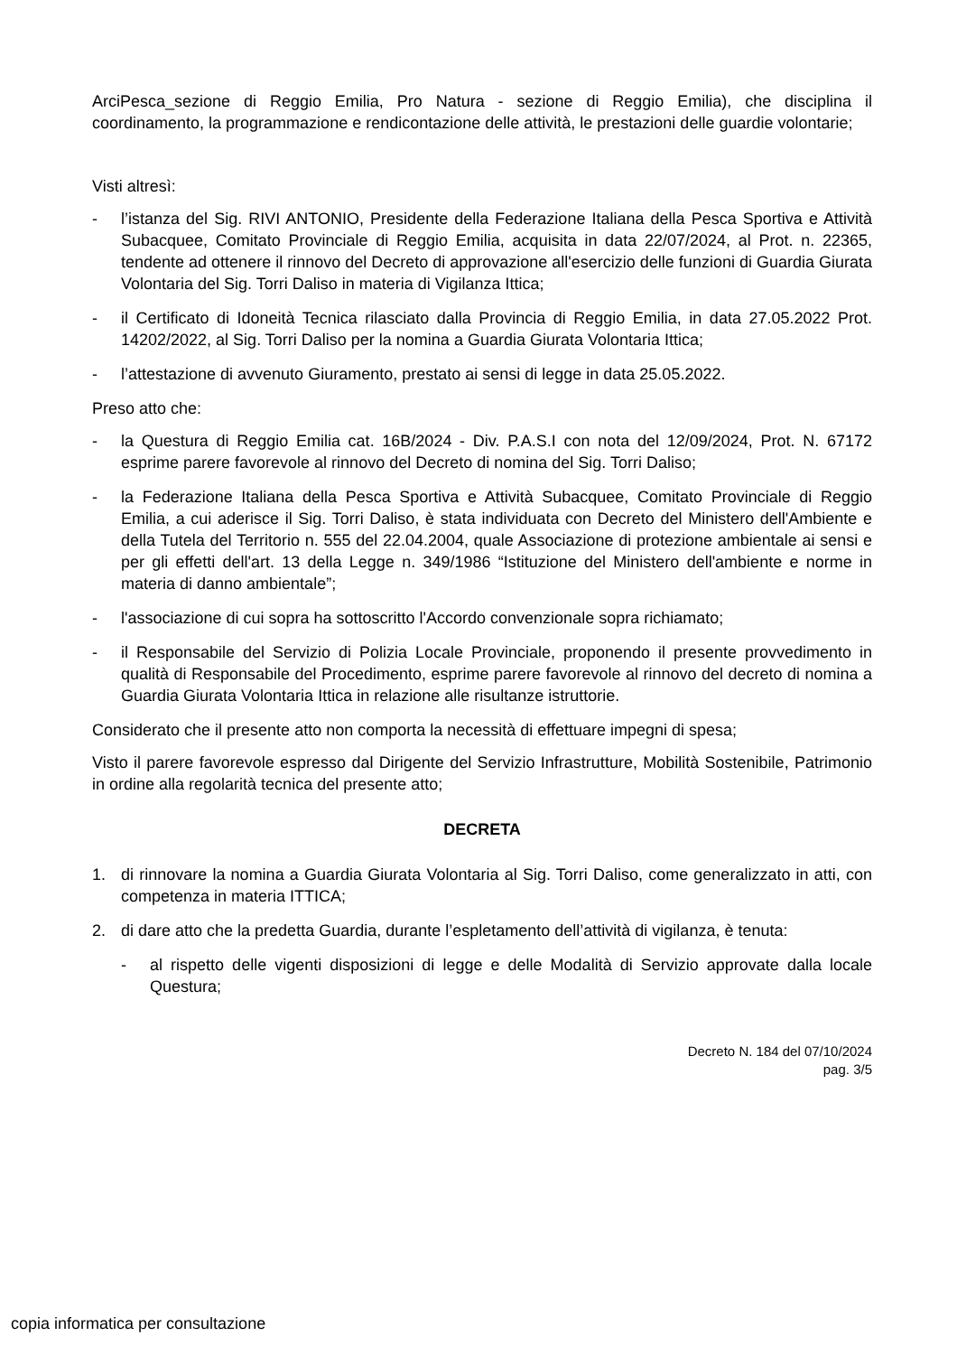ArciPesca_sezione di Reggio Emilia, Pro Natura - sezione di Reggio Emilia), che disciplina il coordinamento, la programmazione e rendicontazione delle attività, le prestazioni delle guardie volontarie;
Visti altresì:
- l’istanza del Sig. RIVI ANTONIO, Presidente della Federazione Italiana della Pesca Sportiva e Attività Subacquee, Comitato Provinciale di Reggio Emilia, acquisita in data 22/07/2024, al Prot. n. 22365, tendente ad ottenere il rinnovo del Decreto di approvazione all'esercizio delle funzioni di Guardia Giurata Volontaria del Sig. Torri Daliso in materia di Vigilanza Ittica;
- il Certificato di Idoneità Tecnica rilasciato dalla Provincia di Reggio Emilia, in data 27.05.2022 Prot. 14202/2022, al Sig. Torri Daliso per la nomina a Guardia Giurata Volontaria Ittica;
- l’attestazione di avvenuto Giuramento, prestato ai sensi di legge in data 25.05.2022.
Preso atto che:
- la Questura di Reggio Emilia cat. 16B/2024 - Div. P.A.S.I con nota del 12/09/2024, Prot. N. 67172 esprime parere favorevole al rinnovo del Decreto di nomina del Sig. Torri Daliso;
- la Federazione Italiana della Pesca Sportiva e Attività Subacquee, Comitato Provinciale di Reggio Emilia, a cui aderisce il Sig. Torri Daliso, è stata individuata con Decreto del Ministero dell'Ambiente e della Tutela del Territorio n. 555 del 22.04.2004, quale Associazione di protezione ambientale ai sensi e per gli effetti dell'art. 13 della Legge n. 349/1986 “Istituzione del Ministero dell'ambiente e norme in materia di danno ambientale”;
- l'associazione di cui sopra ha sottoscritto l'Accordo convenzionale sopra richiamato;
- il Responsabile del Servizio di Polizia Locale Provinciale, proponendo il presente provvedimento in qualità di Responsabile del Procedimento, esprime parere favorevole al rinnovo del decreto di nomina a Guardia Giurata Volontaria Ittica in relazione alle risultanze istruttorie.
Considerato che il presente atto non comporta la necessità di effettuare impegni di spesa;
Visto il parere favorevole espresso dal Dirigente del Servizio Infrastrutture, Mobilità Sostenibile, Patrimonio in ordine alla regolarità tecnica del presente atto;
DECRETA
1. di rinnovare la nomina a Guardia Giurata Volontaria al Sig. Torri Daliso, come generalizzato in atti, con competenza in materia ITTICA;
2. di dare atto che la predetta Guardia, durante l’espletamento dell’attività di vigilanza, è tenuta:
- al rispetto delle vigenti disposizioni di legge e delle Modalità di Servizio approvate dalla locale Questura;
Decreto N. 184 del 07/10/2024
pag. 3/5
copia informatica per consultazione